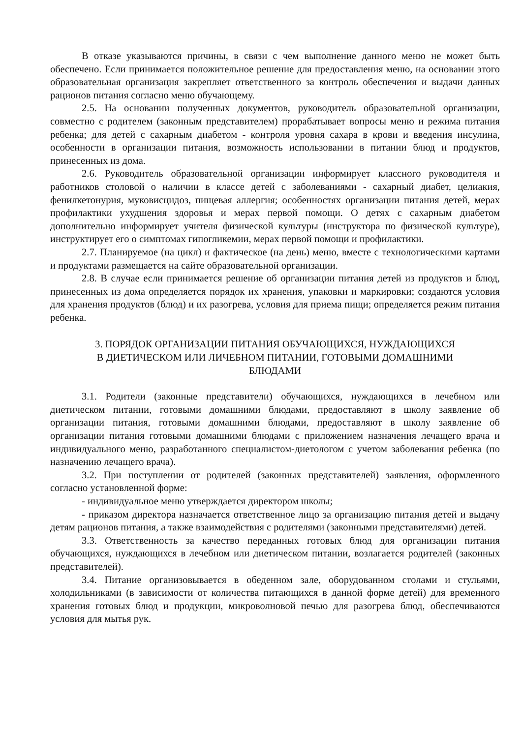В отказе указываются причины, в связи с чем выполнение данного меню не может быть обеспечено. Если принимается положительное решение для предоставления меню, на основании этого образовательная организация закрепляет ответственного за контроль обеспечения и выдачи данных рационов питания согласно меню обучающему.
2.5. На основании полученных документов, руководитель образовательной организации, совместно с родителем (законным представителем) прорабатывает вопросы меню и режима питания ребенка; для детей с сахарным диабетом - контроля уровня сахара в крови и введения инсулина, особенности в организации питания, возможность использовании в питании блюд и продуктов, принесенных из дома.
2.6. Руководитель образовательной организации информирует классного руководителя и работников столовой о наличии в классе детей с заболеваниями - сахарный диабет, целиакия, фенилкетонурия, муковисцидоз, пищевая аллергия; особенностях организации питания детей, мерах профилактики ухудшения здоровья и мерах первой помощи. О детях с сахарным диабетом дополнительно информирует учителя физической культуры (инструктора по физической культуре), инструктирует его о симптомах гипогликемии, мерах первой помощи и профилактики.
2.7. Планируемое (на цикл) и фактическое (на день) меню, вместе с технологическими картами и продуктами размещается на сайте образовательной организации.
2.8. В случае если принимается решение об организации питания детей из продуктов и блюд, принесенных из дома определяется порядок их хранения, упаковки и маркировки; создаются условия для хранения продуктов (блюд) и их разогрева, условия для приема пищи; определяется режим питания ребенка.
3. ПОРЯДОК ОРГАНИЗАЦИИ ПИТАНИЯ ОБУЧАЮЩИХСЯ, НУЖДАЮЩИХСЯ
В ДИЕТИЧЕСКОМ ИЛИ ЛИЧЕБНОМ ПИТАНИИ, ГОТОВЫМИ ДОМАШНИМИ
БЛЮДАМИ
3.1. Родители (законные представители) обучающихся, нуждающихся в лечебном или диетическом питании, готовыми домашними блюдами, предоставляют в школу заявление об организации питания, готовыми домашними блюдами, предоставляют в школу заявление об организации питания готовыми домашними блюдами с приложением назначения лечащего врача и индивидуального меню, разработанного специалистом-диетологом с учетом заболевания ребенка (по назначению лечащего врача).
3.2. При поступлении от родителей (законных представителей) заявления, оформленного согласно установленной форме:
- индивидуальное меню утверждается директором школы;
- приказом директора назначается ответственное лицо за организацию питания детей и выдачу детям рационов питания, а также взаимодействия с родителями (законными представителями) детей.
3.3. Ответственность за качество переданных готовых блюд для организации питания обучающихся, нуждающихся в лечебном или диетическом питании, возлагается родителей (законных представителей).
3.4. Питание организовывается в обеденном зале, оборудованном столами и стульями, холодильниками (в зависимости от количества питающихся в данной форме детей) для временного хранения готовых блюд и продукции, микроволновой печью для разогрева блюд, обеспечиваются условия для мытья рук.